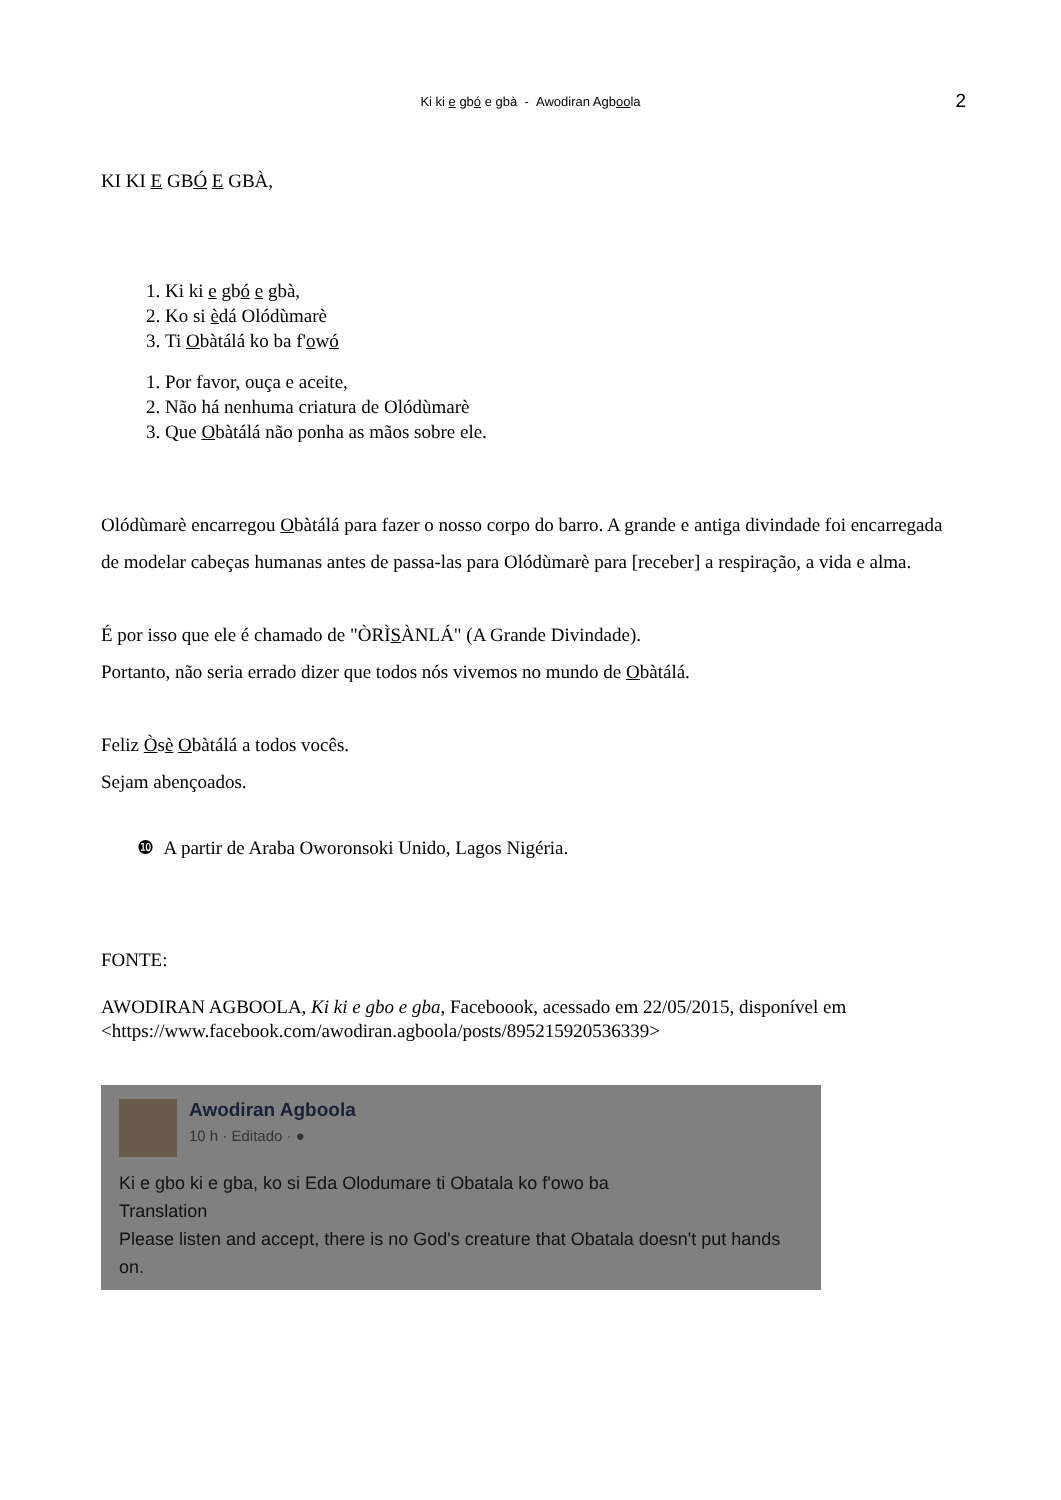Ki ki e gbó e gbà - Awodiran Agboola
2
KI KI E GBÓ E GBÀ,
1. Ki ki e gbó e gbà,
2. Ko si èdá Olódùmarè
3. Ti Obàtálá ko ba f'owó
1. Por favor, ouça e aceite,
2. Não há nenhuma criatura de Olódùmarè
3. Que Obàtálá não ponha as mãos sobre ele.
Olódùmarè encarregou Obàtálá para fazer o nosso corpo do barro. A grande e antiga divindade foi encarregada de modelar cabeças humanas antes de passa-las para Olódùmarè para [receber] a respiração, a vida e alma.
É por isso que ele é chamado de "ÒRÌSÀNLÁ" (A Grande Divindade).
Portanto, não seria errado dizer que todos nós vivemos no mundo de Obàtálá.
Feliz Òsè Obàtálá a todos vocês.
Sejam abençoados.
❿ A partir de Araba Oworonsoki Unido, Lagos Nigéria.
FONTE:
AWODIRAN AGBOOLA, Ki ki e gbo e gba, Faceboook, acessado em 22/05/2015, disponível em <https://www.facebook.com/awodiran.agboola/posts/895215920536339>
Awodiran Agboola
10 h · Editado · ●
Ki e gbo ki e gba, ko si Eda Olodumare ti Obatala ko f'owo ba
Translation
Please listen and accept, there is no God's creature that Obatala doesn't put hands on.